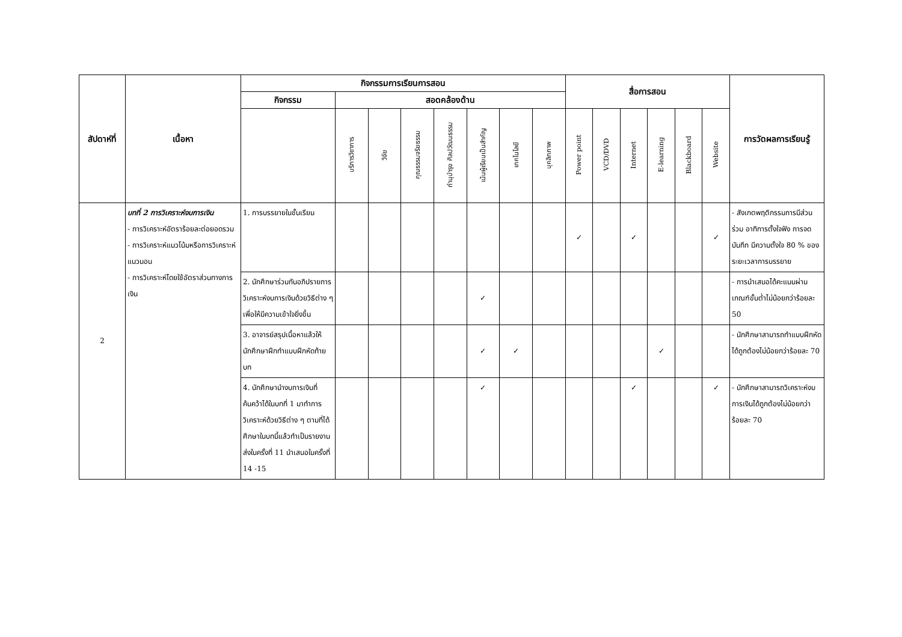| สัปดาห์ที่ | เนื้อหา | กิจกรรมการเรียนการสอน | | | | | | | | สื่อการสอน | | | | | | การวัดผลการเรียนรู้ |
| --- | --- | --- | --- | --- | --- | --- | --- | --- | --- | --- | --- | --- | --- | --- | --- | --- |
| | | กิจกรรม | สอดคล้องด้าน | | | | | | | | | | | | | |
| | | | บริการวิชาการ | วิจัย | คุณธรรมจริยธรรม | ทำนุบำรุง ศิลปวัฒนธรรม | เน้นผู้เรียนเป็นสำคัญ | เทคโนโลยี | บุคลิกภาพ | Power point | VCD/DVD | Internet | E-learning | Blackboard | Website | |
| 2 | บทที่ 2 การวิเคราะห์งบการเงิน - การวิเคราะห์อัตราร้อยละต่อยอดรวม - การวิเคราะห์แนวโน้มหรือการวิเคราะห์แนวนอน - การวิเคราะห์โดยใช้อัตราส่วนทางการเงิน | 1. การบรรยายในชั้นเรียน | | | | | | | | ✓ | | ✓ | | | ✓ | - สังเกตพฤติกรรมการมีส่วนร่วม อาทิการตั้งใจฟัง การจดบันทึก มีความตั้งใจ 80 % ของระยะเวลาการบรรยาย |
| | | 2. นักศึกษาร่วมกันอภิปรายการวิเคราะห์งบการเงินด้วยวิธีต่าง ๆ เพื่อให้มีความเข้าใจยิ่งขึ้น | | | | | ✓ | | | | | | | | | - การนำเสนอได้คะแนนผ่านเกณฑ์ขั้นต่ำไม่น้อยกว่าร้อยละ 50 |
| | | 3. อาจารย์สรุปเนื้อหาแล้วให้นักศึกษาฝึกทำแบบฝึกหัดท้ายบท | | | | | ✓ | ✓ | | | | | ✓ | | | - นักศึกษาสามารถทำแบบฝึกหัดได้ถูกต้องไม่น้อยกว่าร้อยละ 70 |
| | | 4. นักศึกษานำงบการเงินที่ค้นคว้าได้ในบทที่ 1 มาทำการวิเคราะห์ด้วยวิธีต่าง ๆ ตามที่ได้ศึกษาในบทนี้แล้วทำเป็นรายงานส่งในครั้งที่ 11 นำเสนอในครั้งที่ 14 -15 | | | | | ✓ | | | | | ✓ | | | ✓ | - นักศึกษาสามารถวิเคราะห์งบการเงินได้ถูกต้องไม่น้อยกว่าร้อยละ 70 |